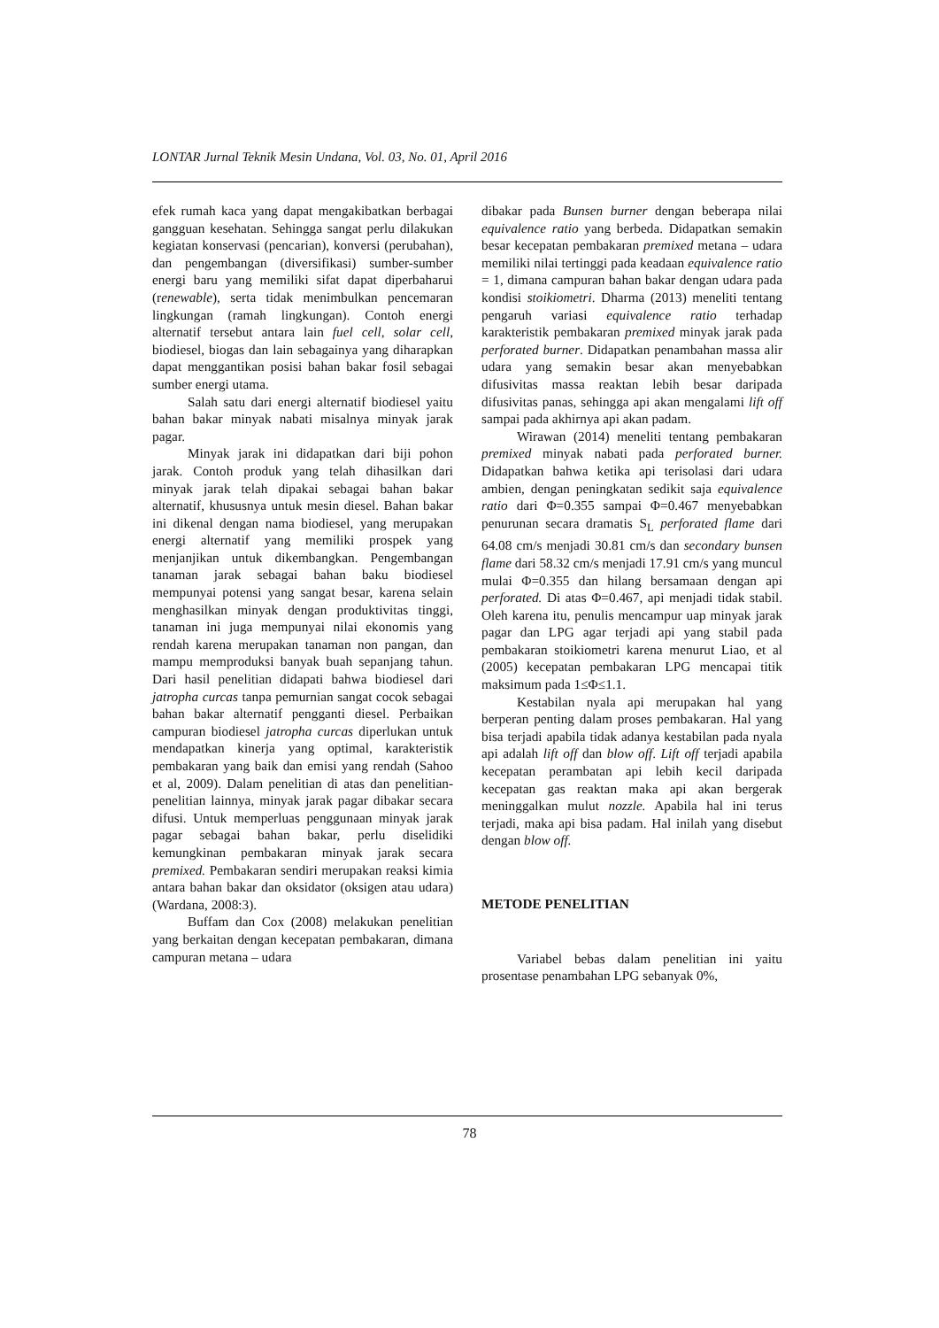LONTAR Jurnal Teknik Mesin Undana, Vol. 03, No. 01, April 2016
efek rumah kaca yang dapat mengakibatkan berbagai gangguan kesehatan. Sehingga sangat perlu dilakukan kegiatan konservasi (pencarian), konversi (perubahan), dan pengembangan (diversifikasi) sumber-sumber energi baru yang memiliki sifat dapat diperbaharui (renewable), serta tidak menimbulkan pencemaran lingkungan (ramah lingkungan). Contoh energi alternatif tersebut antara lain fuel cell, solar cell, biodiesel, biogas dan lain sebagainya yang diharapkan dapat menggantikan posisi bahan bakar fosil sebagai sumber energi utama.
Salah satu dari energi alternatif biodiesel yaitu bahan bakar minyak nabati misalnya minyak jarak pagar.
Minyak jarak ini didapatkan dari biji pohon jarak. Contoh produk yang telah dihasilkan dari minyak jarak telah dipakai sebagai bahan bakar alternatif, khususnya untuk mesin diesel. Bahan bakar ini dikenal dengan nama biodiesel, yang merupakan energi alternatif yang memiliki prospek yang menjanjikan untuk dikembangkan. Pengembangan tanaman jarak sebagai bahan baku biodiesel mempunyai potensi yang sangat besar, karena selain menghasilkan minyak dengan produktivitas tinggi, tanaman ini juga mempunyai nilai ekonomis yang rendah karena merupakan tanaman non pangan, dan mampu memproduksi banyak buah sepanjang tahun. Dari hasil penelitian didapati bahwa biodiesel dari jatropha curcas tanpa pemurnian sangat cocok sebagai bahan bakar alternatif pengganti diesel. Perbaikan campuran biodiesel jatropha curcas diperlukan untuk mendapatkan kinerja yang optimal, karakteristik pembakaran yang baik dan emisi yang rendah (Sahoo et al, 2009). Dalam penelitian di atas dan penelitian-penelitian lainnya, minyak jarak pagar dibakar secara difusi. Untuk memperluas penggunaan minyak jarak pagar sebagai bahan bakar, perlu diselidiki kemungkinan pembakaran minyak jarak secara premixed. Pembakaran sendiri merupakan reaksi kimia antara bahan bakar dan oksidator (oksigen atau udara) (Wardana, 2008:3).
Buffam dan Cox (2008) melakukan penelitian yang berkaitan dengan kecepatan pembakaran, dimana campuran metana – udara
dibakar pada Bunsen burner dengan beberapa nilai equivalence ratio yang berbeda. Didapatkan semakin besar kecepatan pembakaran premixed metana – udara memiliki nilai tertinggi pada keadaan equivalence ratio = 1, dimana campuran bahan bakar dengan udara pada kondisi stoikiometri. Dharma (2013) meneliti tentang pengaruh variasi equivalence ratio terhadap karakteristik pembakaran premixed minyak jarak pada perforated burner. Didapatkan penambahan massa alir udara yang semakin besar akan menyebabkan difusivitas massa reaktan lebih besar daripada difusivitas panas, sehingga api akan mengalami lift off sampai pada akhirnya api akan padam.
Wirawan (2014) meneliti tentang pembakaran premixed minyak nabati pada perforated burner. Didapatkan bahwa ketika api terisolasi dari udara ambien, dengan peningkatan sedikit saja equivalence ratio dari Φ=0.355 sampai Φ=0.467 menyebabkan penurunan secara dramatis S<sub>L</sub> perforated flame dari 64.08 cm/s menjadi 30.81 cm/s dan secondary bunsen flame dari 58.32 cm/s menjadi 17.91 cm/s yang muncul mulai Φ=0.355 dan hilang bersamaan dengan api perforated. Di atas Φ=0.467, api menjadi tidak stabil. Oleh karena itu, penulis mencampur uap minyak jarak pagar dan LPG agar terjadi api yang stabil pada pembakaran stoikiometri karena menurut Liao, et al (2005) kecepatan pembakaran LPG mencapai titik maksimum pada 1≤Φ≤1.1.
Kestabilan nyala api merupakan hal yang berperan penting dalam proses pembakaran. Hal yang bisa terjadi apabila tidak adanya kestabilan pada nyala api adalah lift off dan blow off. Lift off terjadi apabila kecepatan perambatan api lebih kecil daripada kecepatan gas reaktan maka api akan bergerak meninggalkan mulut nozzle. Apabila hal ini terus terjadi, maka api bisa padam. Hal inilah yang disebut dengan blow off.
METODE PENELITIAN
Variabel bebas dalam penelitian ini yaitu prosentase penambahan LPG sebanyak 0%,
78